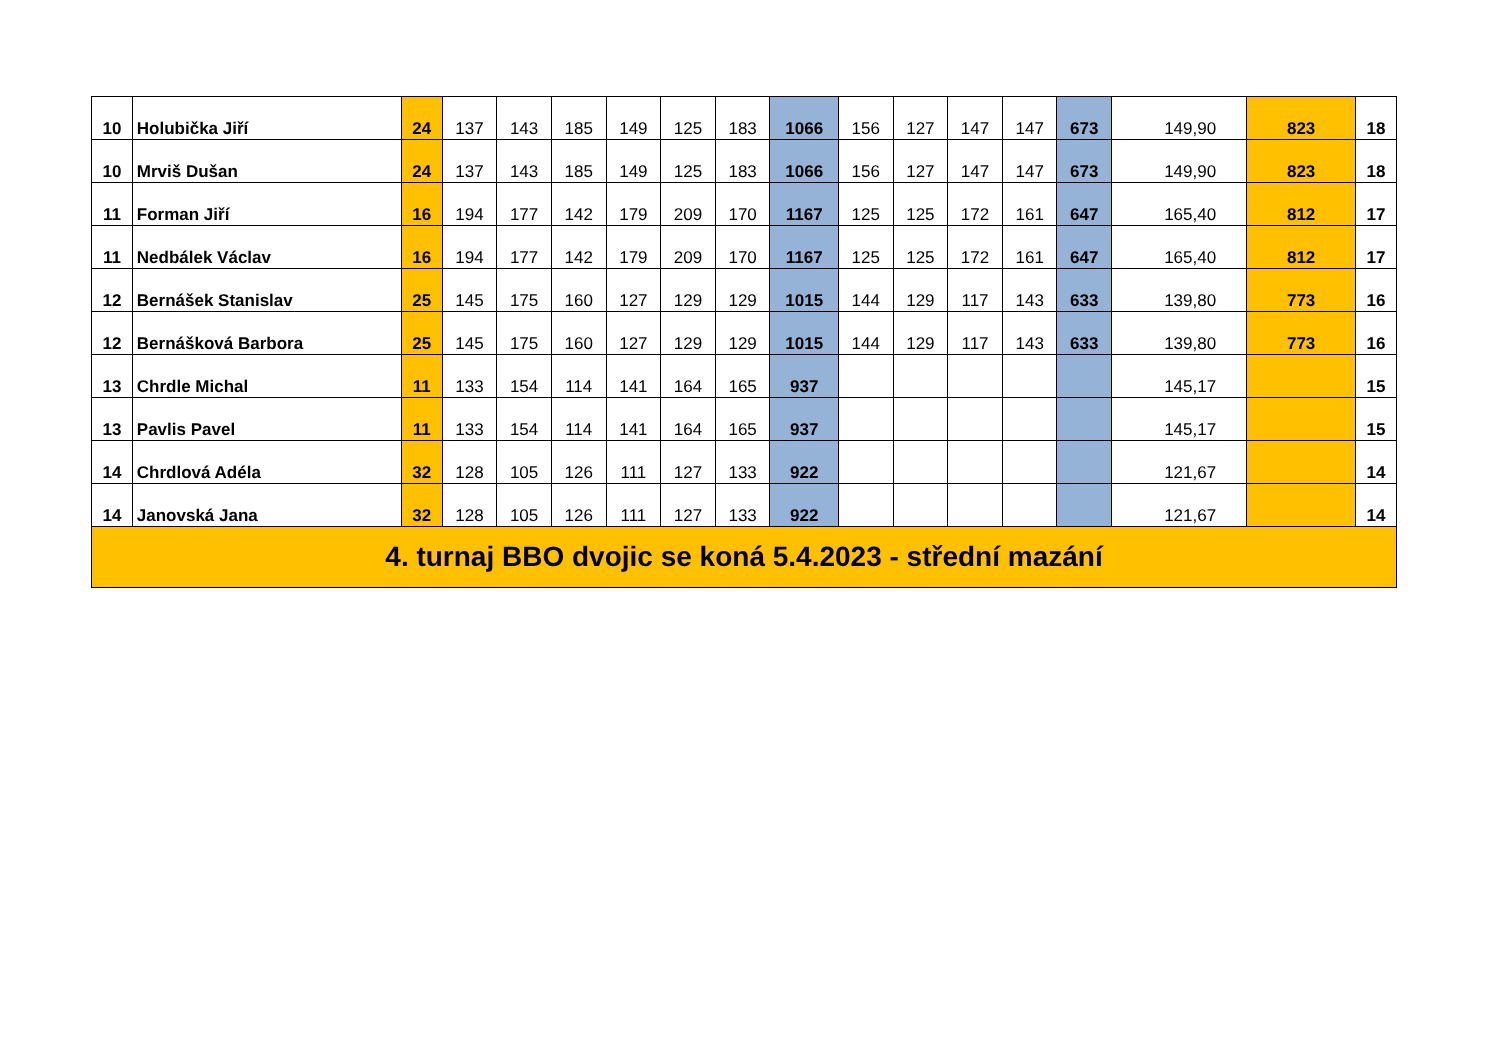| 10 | Holubička Jiří | 24 | 137 | 143 | 185 | 149 | 125 | 183 | 1066 | 156 | 127 | 147 | 147 | 673 | 149,90 | 823 | 18 |
| 10 | Mrviš Dušan | 24 | 137 | 143 | 185 | 149 | 125 | 183 | 1066 | 156 | 127 | 147 | 147 | 673 | 149,90 | 823 | 18 |
| 11 | Forman Jiří | 16 | 194 | 177 | 142 | 179 | 209 | 170 | 1167 | 125 | 125 | 172 | 161 | 647 | 165,40 | 812 | 17 |
| 11 | Nedbálek Václav | 16 | 194 | 177 | 142 | 179 | 209 | 170 | 1167 | 125 | 125 | 172 | 161 | 647 | 165,40 | 812 | 17 |
| 12 | Bernášek Stanislav | 25 | 145 | 175 | 160 | 127 | 129 | 129 | 1015 | 144 | 129 | 117 | 143 | 633 | 139,80 | 773 | 16 |
| 12 | Bernášková Barbora | 25 | 145 | 175 | 160 | 127 | 129 | 129 | 1015 | 144 | 129 | 117 | 143 | 633 | 139,80 | 773 | 16 |
| 13 | Chrdle Michal | 11 | 133 | 154 | 114 | 141 | 164 | 165 | 937 | | | | | | 145,17 | | 15 |
| 13 | Pavlis Pavel | 11 | 133 | 154 | 114 | 141 | 164 | 165 | 937 | | | | | | 145,17 | | 15 |
| 14 | Chrdlová Adéla | 32 | 128 | 105 | 126 | 111 | 127 | 133 | 922 | | | | | | 121,67 | | 14 |
| 14 | Janovská Jana | 32 | 128 | 105 | 126 | 111 | 127 | 133 | 922 | | | | | | 121,67 | | 14 |
| 4. turnaj BBO dvojic se koná 5.4.2023 - střední mazání | | | | | | | | | | | | | | | | | |